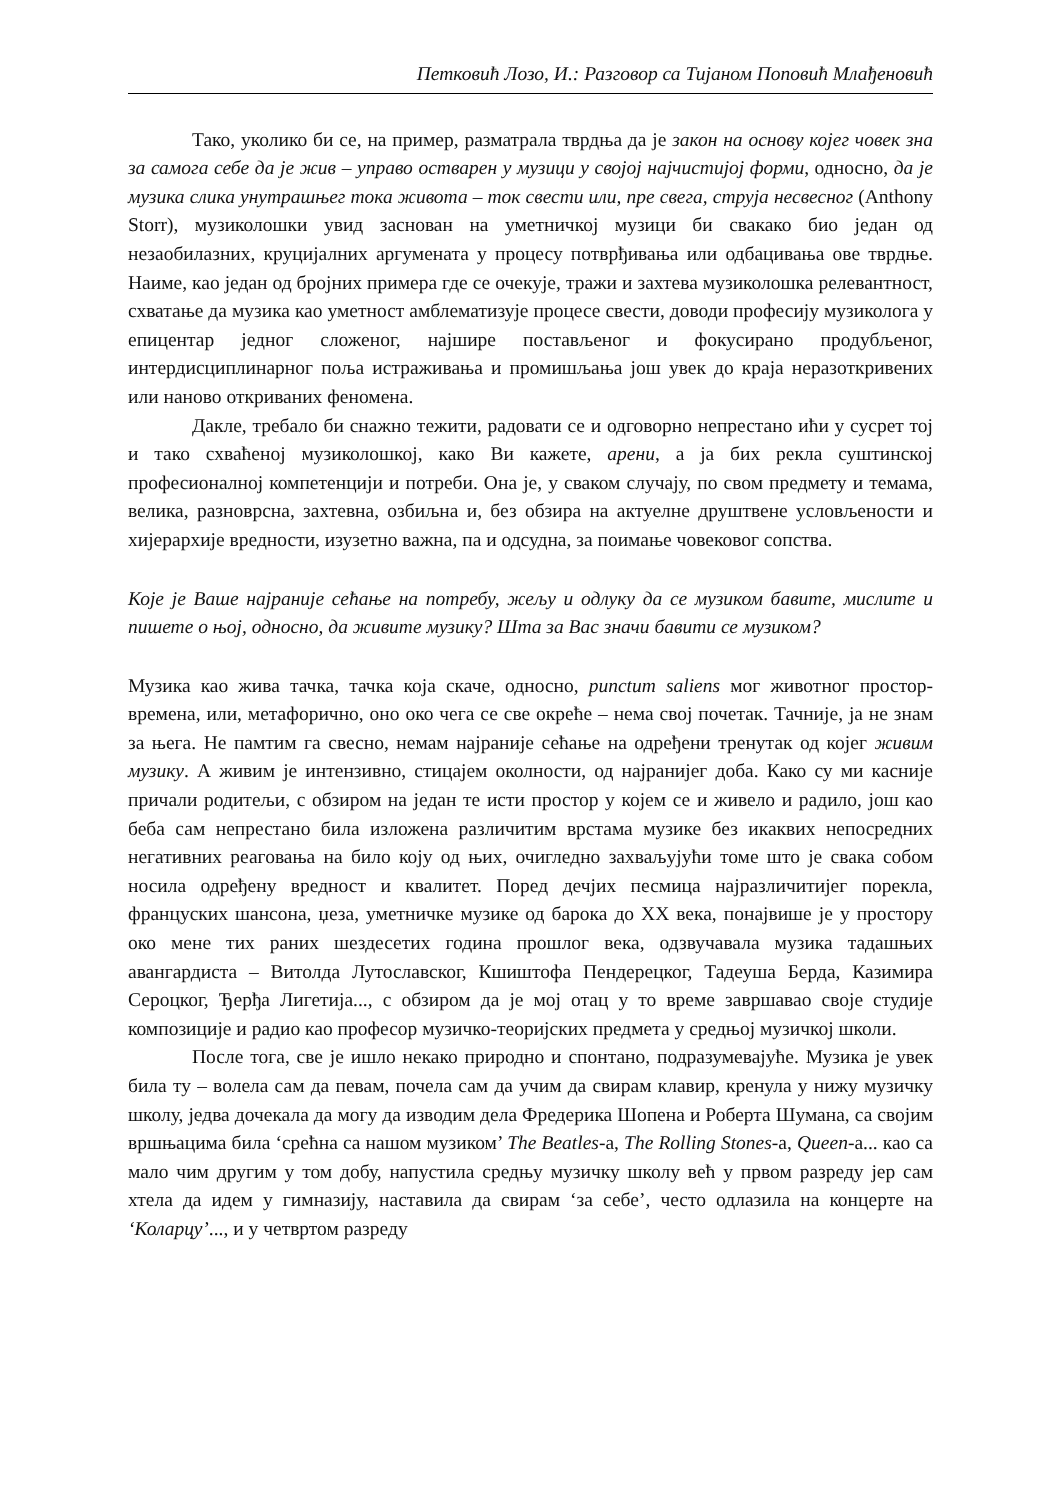Петковић Лозо, И.: Разговор са Тијаном Поповић Млађеновић
Тако, уколико би се, на пример, разматрала тврдња да је закон на основу којег човек зна за самога себе да је жив – управо остварен у музици у својој најчистијој форми, односно, да је музика слика унутрашњег тока живота – ток свести или, пре свега, струја несвесног (Anthony Storr), музиколошки увид заснован на уметничкој музици би свакако био један од незаобилазних, круцијалних аргумената у процесу потврђивања или одбацивања ове тврдње. Наиме, као један од бројних примера где се очекује, тражи и захтева музиколошка релевантност, схватање да музика као уметност амблематизује процесе свести, доводи професију музиколога у епицентар једног сложеног, најшире постављеног и фокусирано продубљеног, интердисциплинарног поља истраживања и промишљања још увек до краја неразоткривених или наново откриваних феномена.
Дакле, требало би снажно тежити, радовати се и одговорно непрестано ићи у сусрет тој и тако схваћеној музиколошкој, како Ви кажете, арени, а ја бих рекла суштинској професионалној компетенцији и потреби. Она је, у сваком случају, по свом предмету и темама, велика, разноврсна, захтевна, озбиљна и, без обзира на актуелне друштвене условљености и хијерархије вредности, изузетно важна, па и одсудна, за поимање човековог сопства.
Које је Ваше најраније сећање на потребу, жељу и одлуку да се музиком бавите, мислите и пишете о њој, односно, да живите музику? Шта за Вас значи бавити се музиком?
Музика као жива тачка, тачка која скаче, односно, punctum saliens мог животног простор-времена, или, метафорично, оно око чега се све окреће – нема свој почетак. Тачније, ја не знам за њега. Не памтим га свесно, немам најраније сећање на одређени тренутак од којег живим музику. А живим је интензивно, стицајем околности, од најранијег доба. Како су ми касније причали родитељи, с обзиром на један те исти простор у којем се и живело и радило, још као беба сам непрестано била изложена различитим врстама музике без икаквих непосредних негативних реаговања на било коју од њих, очигледно захваљујући томе што је свака собом носила одређену вредност и квалитет. Поред дечјих песмица најразличитијег порекла, француских шансона, џеза, уметничке музике од барока до XX века, понајвише је у простору око мене тих раних шездесетих година прошлог века, одзвучавала музика тадашњих авангардиста – Витолда Лутославског, Кшиштофа Пендерецког, Тадеуша Берда, Казимира Сероцког, Ђерђа Лигетија..., с обзиром да је мој отац у то време завршавао своје студије композиције и радио као професор музичко-теоријских предмета у средњој музичкој школи.
После тога, све је ишло некако природно и спонтано, подразумевајуће. Музика је увек била ту – волела сам да певам, почела сам да учим да свирам клавир, кренула у нижу музичку школу, једва дочекала да могу да изводим дела Фредерика Шопена и Роберта Шумана, са својим вршњацима била ‘срећна са нашом музиком’ The Beatles-а, The Rolling Stones-а, Queen-а... као са мало чим другим у том добу, напустила средњу музичку школу већ у првом разреду јер сам хтела да идем у гимназију, наставила да свирам ‘за себе’, често одлазила на концерте на ‘Коларцу’..., и у четвртом разреду